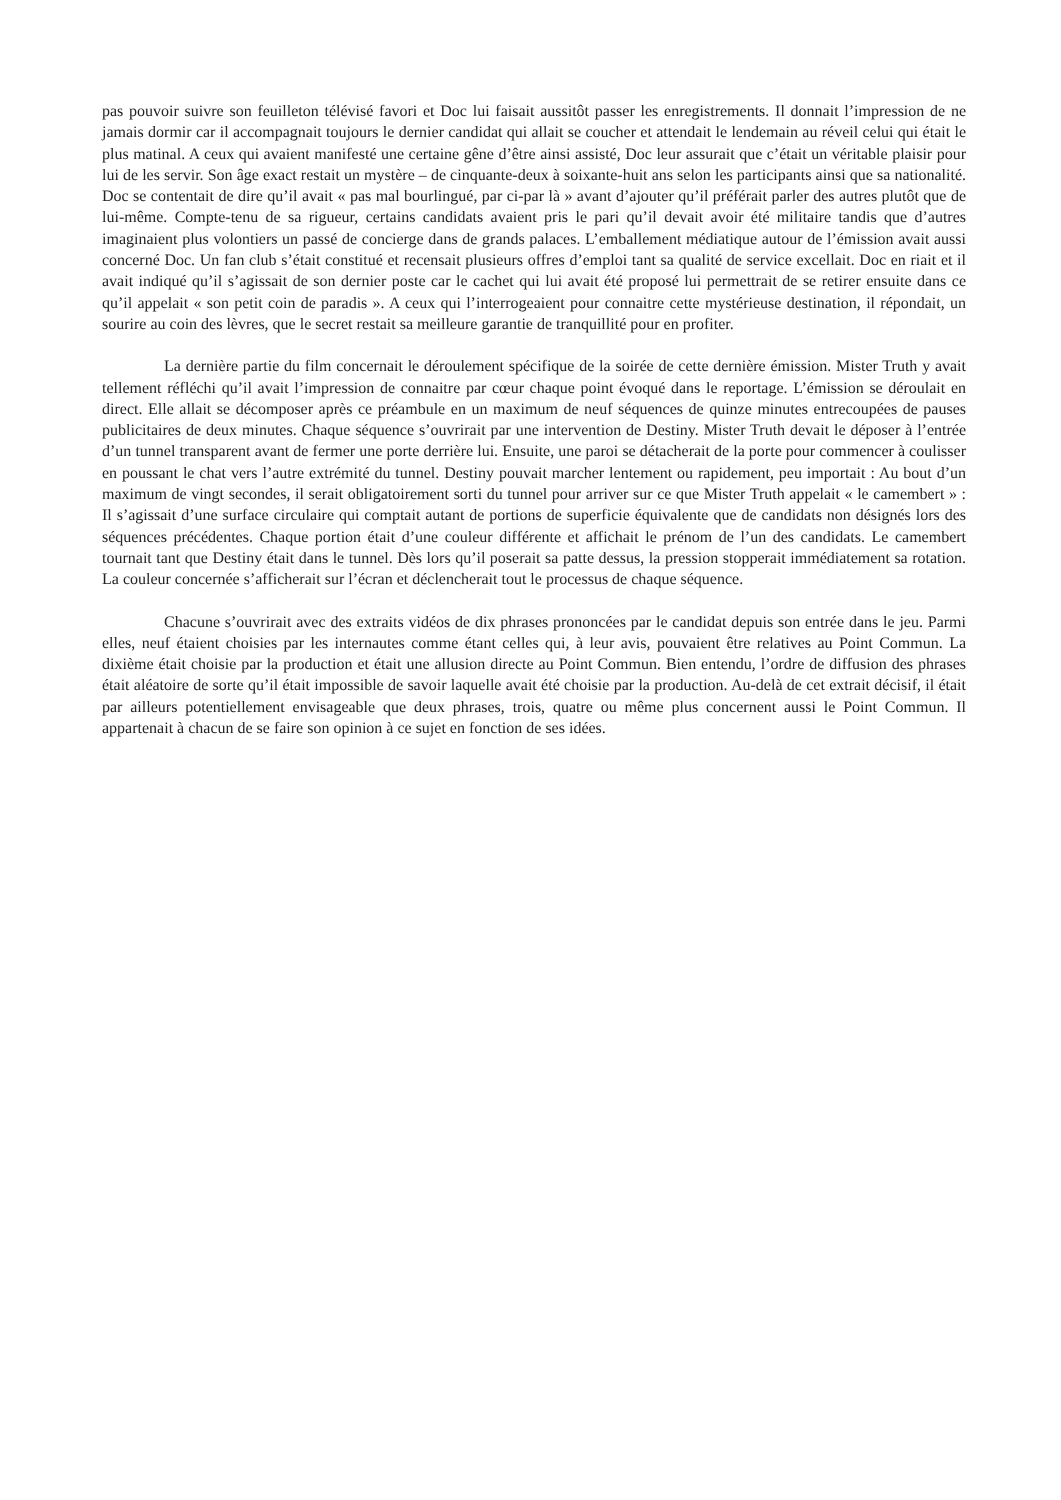pas pouvoir suivre son feuilleton télévisé favori et Doc lui faisait aussitôt passer les enregistrements. Il donnait l’impression de ne jamais dormir car il accompagnait toujours le dernier candidat qui allait se coucher et attendait le lendemain au réveil celui qui était le plus matinal. A ceux qui avaient manifesté une certaine gêne d’être ainsi assisté, Doc leur assurait que c’était un véritable plaisir pour lui de les servir. Son âge exact restait un mystère – de cinquante-deux à soixante-huit ans selon les participants ainsi que sa nationalité. Doc se contentait de dire qu’il avait « pas mal bourlingué, par ci-par là » avant d’ajouter qu’il préférait parler des autres plutôt que de lui-même. Compte-tenu de sa rigueur, certains candidats avaient pris le pari qu’il devait avoir été militaire tandis que d’autres imaginaient plus volontiers un passé de concierge dans de grands palaces. L’emballement médiatique autour de l’émission avait aussi concerné Doc. Un fan club s’était constitué et recensait plusieurs offres d’emploi tant sa qualité de service excellait. Doc en riait et il avait indiqué qu’il s’agissait de son dernier poste car le cachet qui lui avait été proposé lui permettrait de se retirer ensuite dans ce qu’il appelait « son petit coin de paradis ». A ceux qui l’interrogeaient pour connaitre cette mystérieuse destination, il répondait, un sourire au coin des lèvres, que le secret restait sa meilleure garantie de tranquillité pour en profiter.
La dernière partie du film concernait le déroulement spécifique de la soirée de cette dernière émission. Mister Truth y avait tellement réfléchi qu’il avait l’impression de connaitre par cœur chaque point évoqué dans le reportage. L’émission se déroulait en direct. Elle allait se décomposer après ce préambule en un maximum de neuf séquences de quinze minutes entrecoupées de pauses publicitaires de deux minutes. Chaque séquence s’ouvrirait par une intervention de Destiny. Mister Truth devait le déposer à l’entrée d’un tunnel transparent avant de fermer une porte derrière lui. Ensuite, une paroi se détacherait de la porte pour commencer à coulisser en poussant le chat vers l’autre extrémité du tunnel. Destiny pouvait marcher lentement ou rapidement, peu importait : Au bout d’un maximum de vingt secondes, il serait obligatoirement sorti du tunnel pour arriver sur ce que Mister Truth appelait « le camembert » : Il s’agissait d’une surface circulaire qui comptait autant de portions de superficie équivalente que de candidats non désignés lors des séquences précédentes. Chaque portion était d’une couleur différente et affichait le prénom de l’un des candidats. Le camembert tournait tant que Destiny était dans le tunnel. Dès lors qu’il poserait sa patte dessus, la pression stopperait immédiatement sa rotation. La couleur concernée s’afficherait sur l’écran et déclencherait tout le processus de chaque séquence.
Chacune s’ouvrirait avec des extraits vidéos de dix phrases prononcées par le candidat depuis son entrée dans le jeu. Parmi elles, neuf étaient choisies par les internautes comme étant celles qui, à leur avis, pouvaient être relatives au Point Commun. La dixième était choisie par la production et était une allusion directe au Point Commun. Bien entendu, l’ordre de diffusion des phrases était aléatoire de sorte qu’il était impossible de savoir laquelle avait été choisie par la production. Au-delà de cet extrait décisif, il était par ailleurs potentiellement envisageable que deux phrases, trois, quatre ou même plus concernent aussi le Point Commun. Il appartenait à chacun de se faire son opinion à ce sujet en fonction de ses idées.